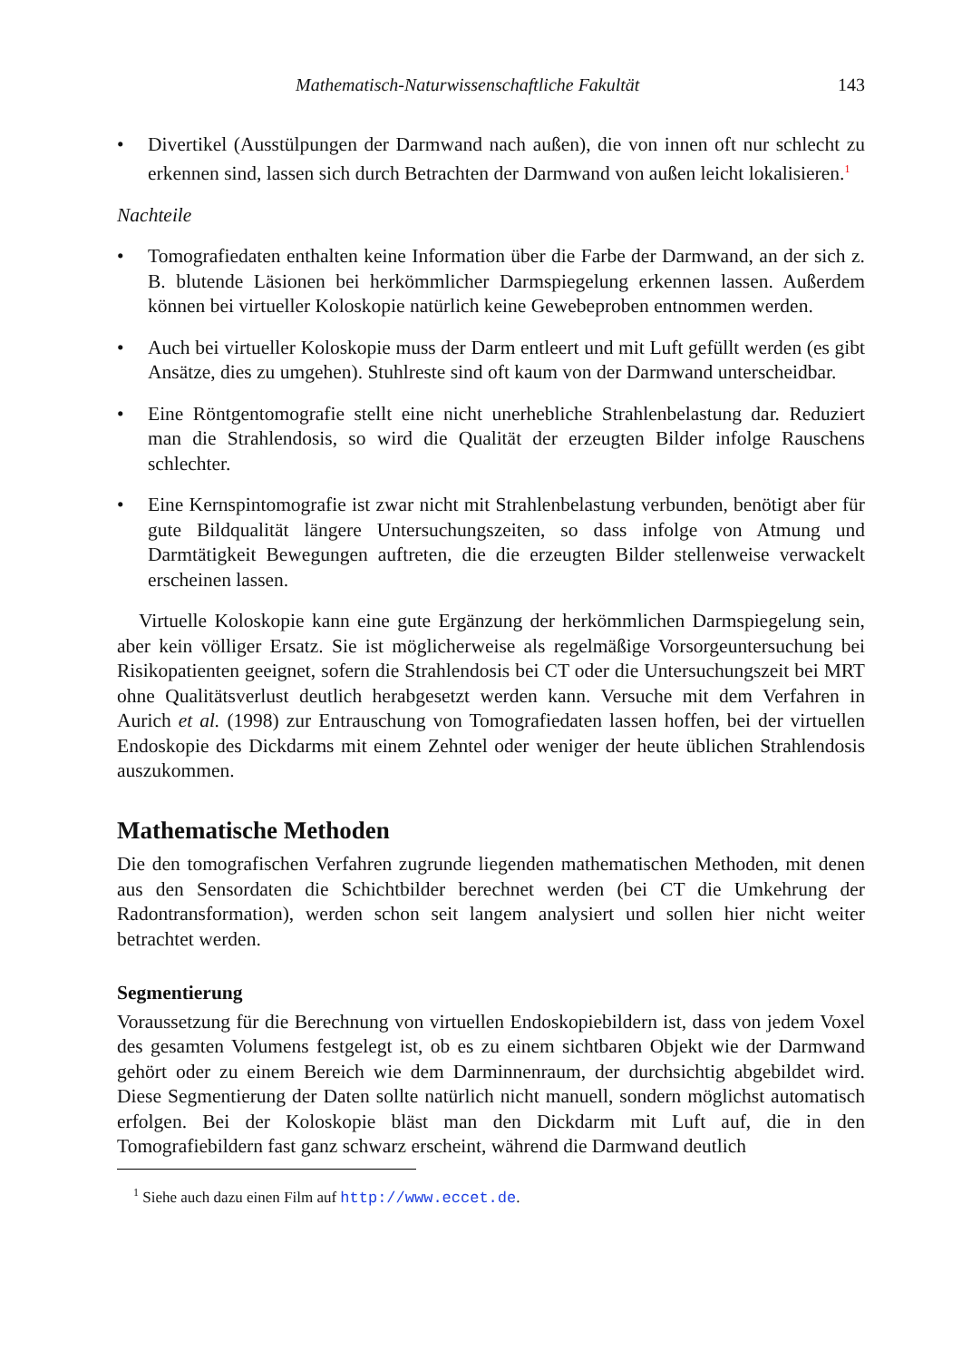Mathematisch-Naturwissenschaftliche Fakultät 143
• Divertikel (Ausstülpungen der Darmwand nach außen), die von innen oft nur schlecht zu erkennen sind, lassen sich durch Betrachten der Darmwand von außen leicht lokalisieren.<sup>1</sup>
Nachteile
• Tomografiedaten enthalten keine Information über die Farbe der Darmwand, an der sich z. B. blutende Läsionen bei herkömmlicher Darmspiegelung erkennen lassen. Außerdem können bei virtueller Koloskopie natürlich keine Gewebeproben entnommen werden.
• Auch bei virtueller Koloskopie muss der Darm entleert und mit Luft gefüllt werden (es gibt Ansätze, dies zu umgehen). Stuhlreste sind oft kaum von der Darmwand unterscheidbar.
• Eine Röntgentomografie stellt eine nicht unerhebliche Strahlenbelastung dar. Reduziert man die Strahlendosis, so wird die Qualität der erzeugten Bilder infolge Rauschens schlechter.
• Eine Kernspintomografie ist zwar nicht mit Strahlenbelastung verbunden, benötigt aber für gute Bildqualität längere Untersuchungszeiten, so dass infolge von Atmung und Darmtätigkeit Bewegungen auftreten, die die erzeugten Bilder stellenweise verwackelt erscheinen lassen.
Virtuelle Koloskopie kann eine gute Ergänzung der herkömmlichen Darmspiegelung sein, aber kein völliger Ersatz. Sie ist möglicherweise als regelmäßige Vorsorgeuntersuchung bei Risikopatienten geeignet, sofern die Strahlendosis bei CT oder die Untersuchungszeit bei MRT ohne Qualitätsverlust deutlich herabgesetzt werden kann. Versuche mit dem Verfahren in Aurich et al. (1998) zur Entrauschung von Tomografiedaten lassen hoffen, bei der virtuellen Endoskopie des Dickdarms mit einem Zehntel oder weniger der heute üblichen Strahlendosis auszukommen.
Mathematische Methoden
Die den tomografischen Verfahren zugrunde liegenden mathematischen Methoden, mit denen aus den Sensordaten die Schichtbilder berechnet werden (bei CT die Umkehrung der Radontransformation), werden schon seit langem analysiert und sollen hier nicht weiter betrachtet werden.
Segmentierung
Voraussetzung für die Berechnung von virtuellen Endoskopiebildern ist, dass von jedem Voxel des gesamten Volumens festgelegt ist, ob es zu einem sichtbaren Objekt wie der Darmwand gehört oder zu einem Bereich wie dem Darminnenraum, der durchsichtig abgebildet wird. Diese Segmentierung der Daten sollte natürlich nicht manuell, sondern möglichst automatisch erfolgen. Bei der Koloskopie bläst man den Dickdarm mit Luft auf, die in den Tomografiebildern fast ganz schwarz erscheint, während die Darmwand deutlich
<sup>1</sup> Siehe auch dazu einen Film auf http://www.eccet.de.